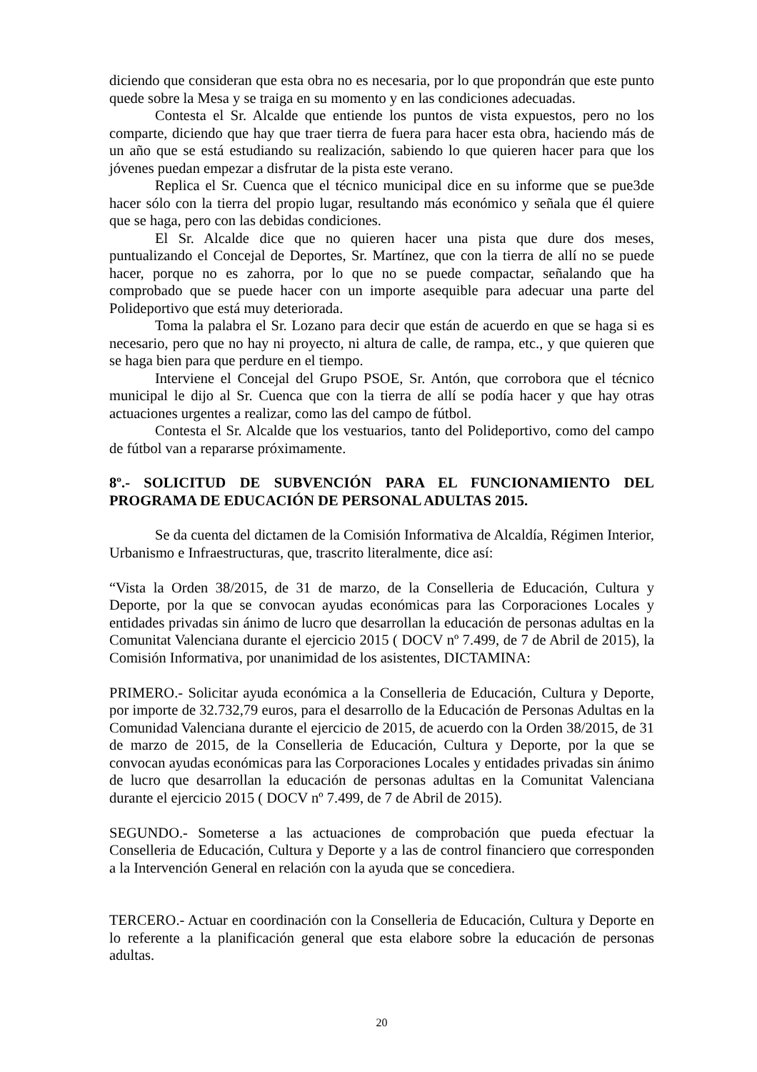diciendo que consideran que esta obra no es necesaria, por lo que propondrán que este punto quede sobre la Mesa y se traiga en su momento y en las condiciones adecuadas.
Contesta el Sr. Alcalde que entiende los puntos de vista expuestos, pero no los comparte, diciendo que hay que traer tierra de fuera para hacer esta obra, haciendo más de un año que se está estudiando su realización, sabiendo lo que quieren hacer para que los jóvenes puedan empezar a disfrutar de la pista este verano.
Replica el Sr. Cuenca que el técnico municipal dice en su informe que se pue3de hacer sólo con la tierra del propio lugar, resultando más económico y señala que él quiere que se haga, pero con las debidas condiciones.
El Sr. Alcalde dice que no quieren hacer una pista que dure dos meses, puntualizando el Concejal de Deportes, Sr. Martínez, que con la tierra de allí no se puede hacer, porque no es zahorra, por lo que no se puede compactar, señalando que ha comprobado que se puede hacer con un importe asequible para adecuar una parte del Polideportivo que está muy deteriorada.
Toma la palabra el Sr. Lozano para decir que están de acuerdo en que se haga si es necesario, pero que no hay ni proyecto, ni altura de calle, de rampa, etc., y que quieren que se haga bien para que perdure en el tiempo.
Interviene el Concejal del Grupo PSOE, Sr. Antón, que corrobora que el técnico municipal le dijo al Sr. Cuenca que con la tierra de allí se podía hacer y que hay otras actuaciones urgentes a realizar, como las del campo de fútbol.
Contesta el Sr. Alcalde que los vestuarios, tanto del Polideportivo, como del campo de fútbol van a repararse próximamente.
8º.- SOLICITUD DE SUBVENCIÓN PARA EL FUNCIONAMIENTO DEL PROGRAMA DE EDUCACIÓN DE PERSONAL ADULTAS 2015.
Se da cuenta del dictamen de la Comisión Informativa de Alcaldía, Régimen Interior, Urbanismo e Infraestructuras, que, trascrito literalmente, dice así:
“Vista la Orden 38/2015, de 31 de marzo, de la Conselleria de Educación, Cultura y Deporte, por la que se convocan ayudas económicas para las Corporaciones Locales y entidades privadas sin ánimo de lucro que desarrollan la educación de personas adultas en la Comunitat Valenciana durante el ejercicio 2015 ( DOCV nº 7.499, de 7 de Abril de 2015), la Comisión Informativa, por unanimidad de los asistentes, DICTAMINA:
PRIMERO.- Solicitar ayuda económica a la Conselleria de Educación, Cultura y Deporte, por importe de 32.732,79 euros, para el desarrollo de la Educación de Personas Adultas en la Comunidad Valenciana durante el ejercicio de 2015, de acuerdo con la Orden 38/2015, de 31 de marzo de 2015, de la Conselleria de Educación, Cultura y Deporte, por la que se convocan ayudas económicas para las Corporaciones Locales y entidades privadas sin ánimo de lucro que desarrollan la educación de personas adultas en la Comunitat Valenciana durante el ejercicio 2015 ( DOCV nº 7.499, de 7 de Abril de 2015).
SEGUNDO.- Someterse a las actuaciones de comprobación que pueda efectuar la Conselleria de Educación, Cultura y Deporte y a las de control financiero que corresponden a la Intervención General en relación con la ayuda que se concediera.
TERCERO.- Actuar en coordinación con la Conselleria de Educación, Cultura y Deporte en lo referente a la planificación general que esta elabore sobre la educación de personas adultas.
20